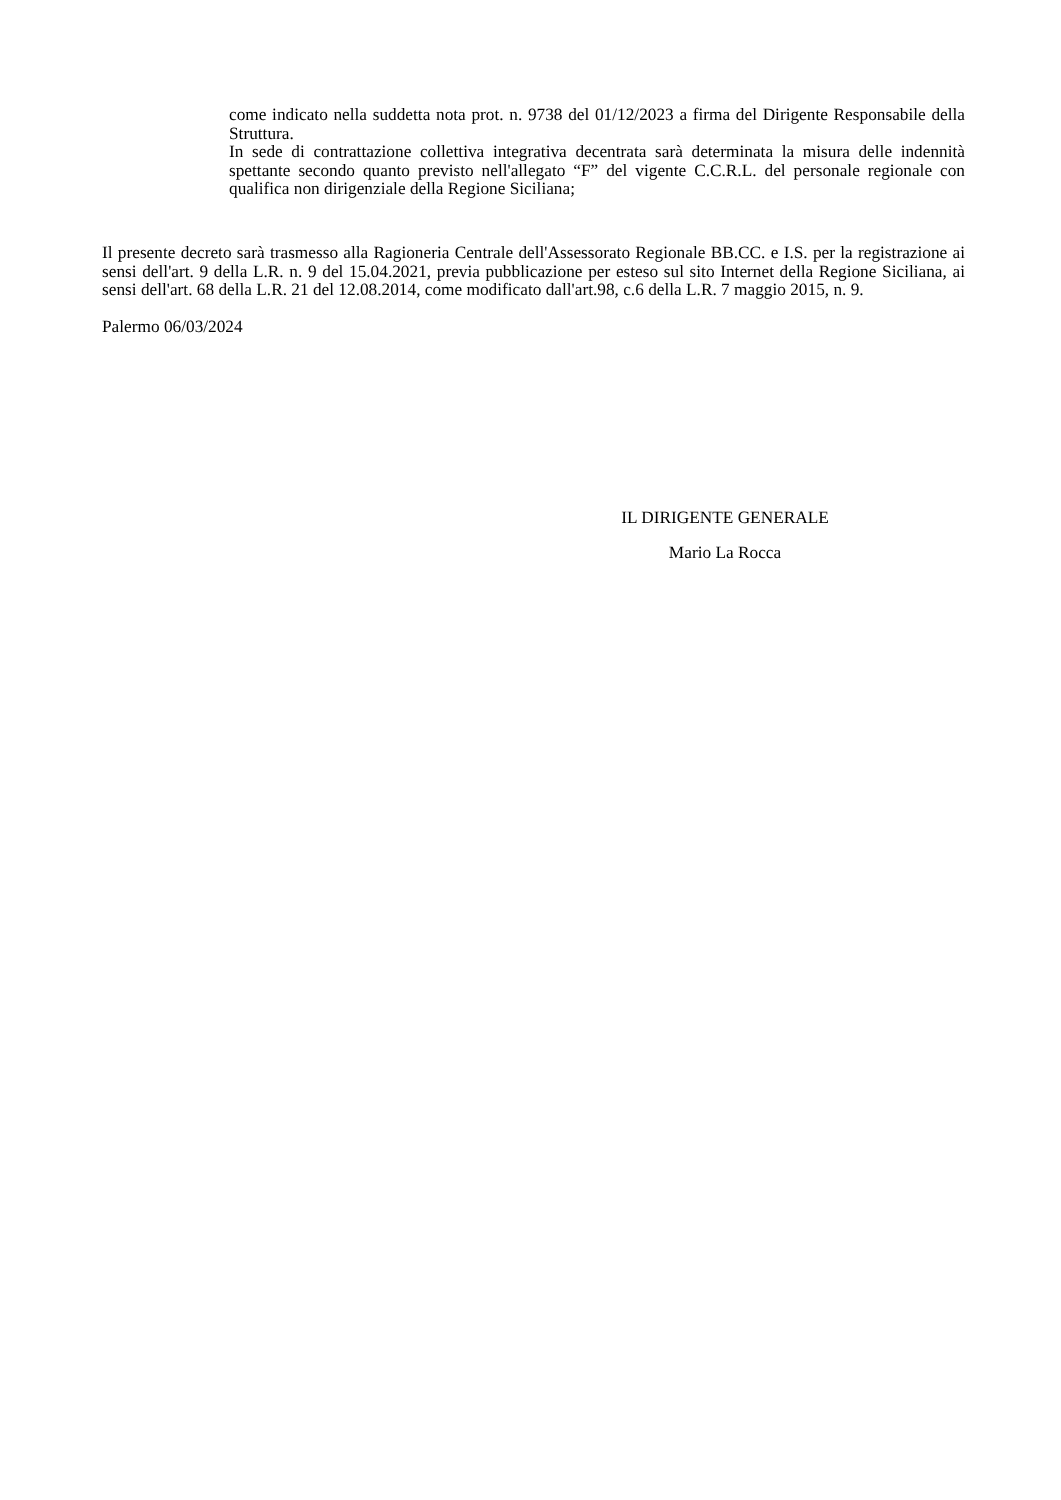come indicato nella suddetta nota prot. n. 9738 del 01/12/2023 a firma del Dirigente Responsabile della Struttura.
In sede di contrattazione collettiva integrativa decentrata sarà determinata la misura delle indennità spettante secondo quanto previsto nell'allegato “F” del vigente C.C.R.L. del personale regionale con qualifica non dirigenziale della Regione Siciliana;
Il presente decreto sarà trasmesso alla Ragioneria Centrale dell'Assessorato Regionale BB.CC. e I.S. per la registrazione ai sensi dell'art. 9 della L.R. n. 9 del 15.04.2021, previa pubblicazione per esteso sul sito Internet della Regione Siciliana, ai sensi dell'art. 68 della L.R. 21 del 12.08.2014, come modificato dall'art.98, c.6 della L.R. 7 maggio 2015, n. 9.
Palermo 06/03/2024
IL DIRIGENTE GENERALE
Mario La Rocca